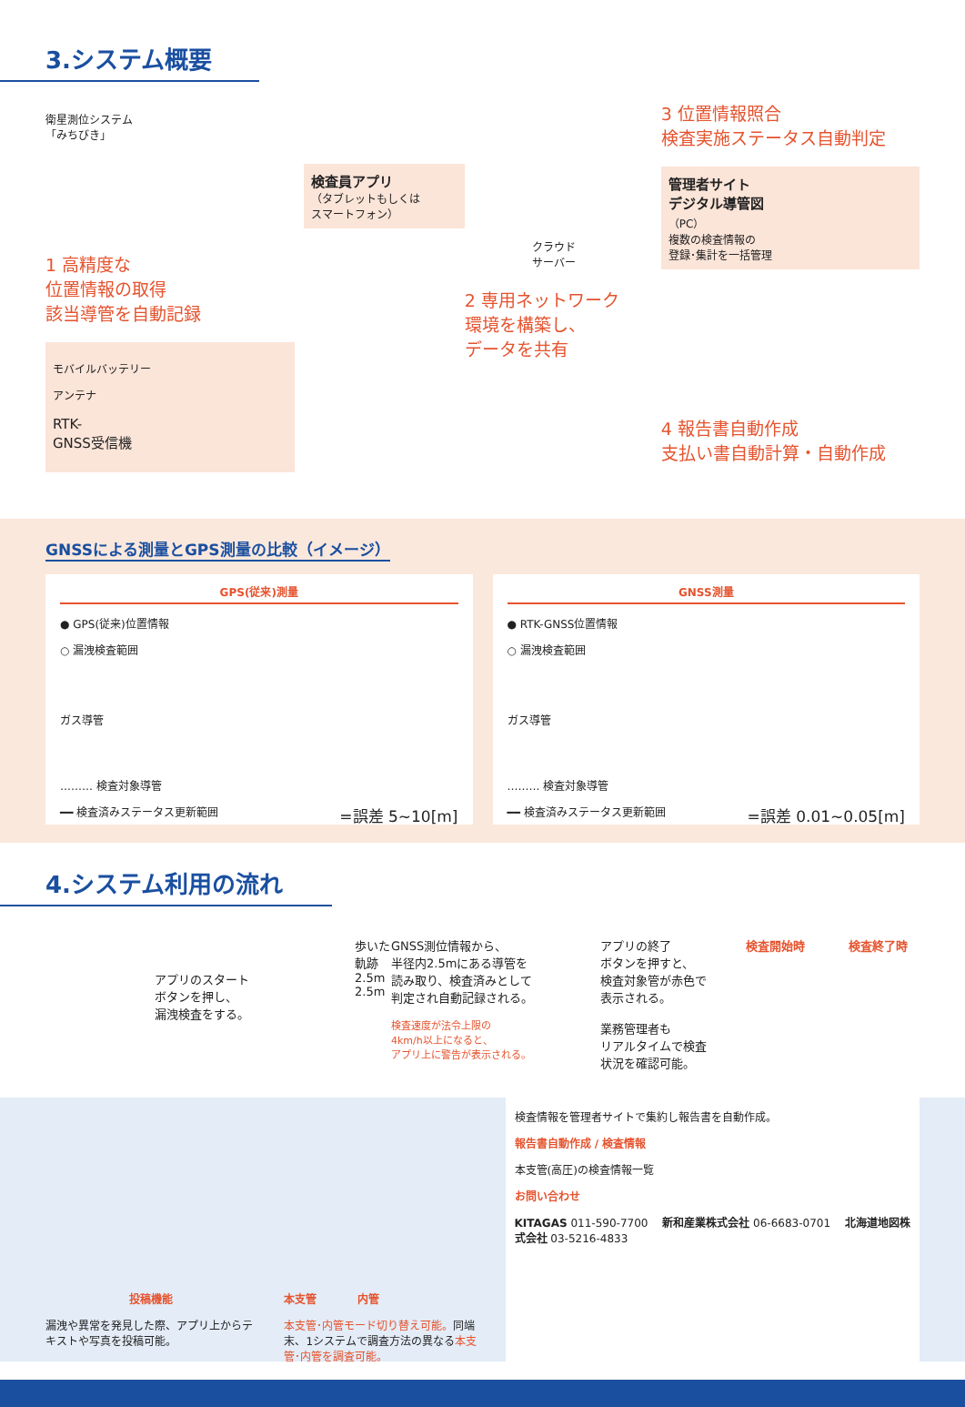3.システム概要
衛星測位システム
「みちびき」
1 高精度な
位置情報の取得
該当導管を自動記録
モバイルバッテリー
アンテナ
RTK-
GNSS受信機
検査員アプリ
（タブレットもしくは
スマートフォン）
クラウド
サーバー
2 専用ネットワーク
環境を構築し、
データを共有
3 位置情報照合
検査実施ステータス自動判定
管理者サイト
デジタル導管図
（PC）
複数の検査情報の
登録･集計を一括管理
4 報告書自動作成
支払い書自動計算・自動作成
GNSSによる測量とGPS測量の比較（イメージ）
GPS(従来)測量
● GPS(従来)位置情報
○ 漏洩検査範囲
ガス導管
……… 検査対象導管
━━ 検査済みステータス更新範囲 =誤差 5~10[m]
GNSS測量
● RTK-GNSS位置情報
○ 漏洩検査範囲
ガス導管
……… 検査対象導管
━━ 検査済みステータス更新範囲 =誤差 0.01~0.05[m]
4.システム利用の流れ
アプリのスタート
ボタンを押し、
漏洩検査をする。
歩いた軌跡 2.5m 2.5m
GNSS測位情報から、
半径内2.5mにある導管を
読み取り、検査済みとして
判定され自動記録される。
検査速度が法令上限の
4km/h以上になると、
アプリ上に警告が表示される。
アプリの終了
ボタンを押すと、
検査対象管が赤色で
表示される。
業務管理者も
リアルタイムで検査
状況を確認可能。
検査開始時 　　　 検査終了時
投稿機能
漏洩や異常を発見した際、アプリ上からテキストや写真を投稿可能。
本支管 　　　 内管
本支管･内管モード切り替え可能。同端末、1システムで調査方法の異なる本支管･内管を調査可能。
検査情報を管理者サイトで集約し報告書を自動作成。
報告書自動作成 / 検査情報
本支管(高圧)の検査情報一覧
お問い合わせ
KITAGAS 011-590-7700 　新和産業株式会社 06-6683-0701 　北海道地図株式会社 03-5216-4833